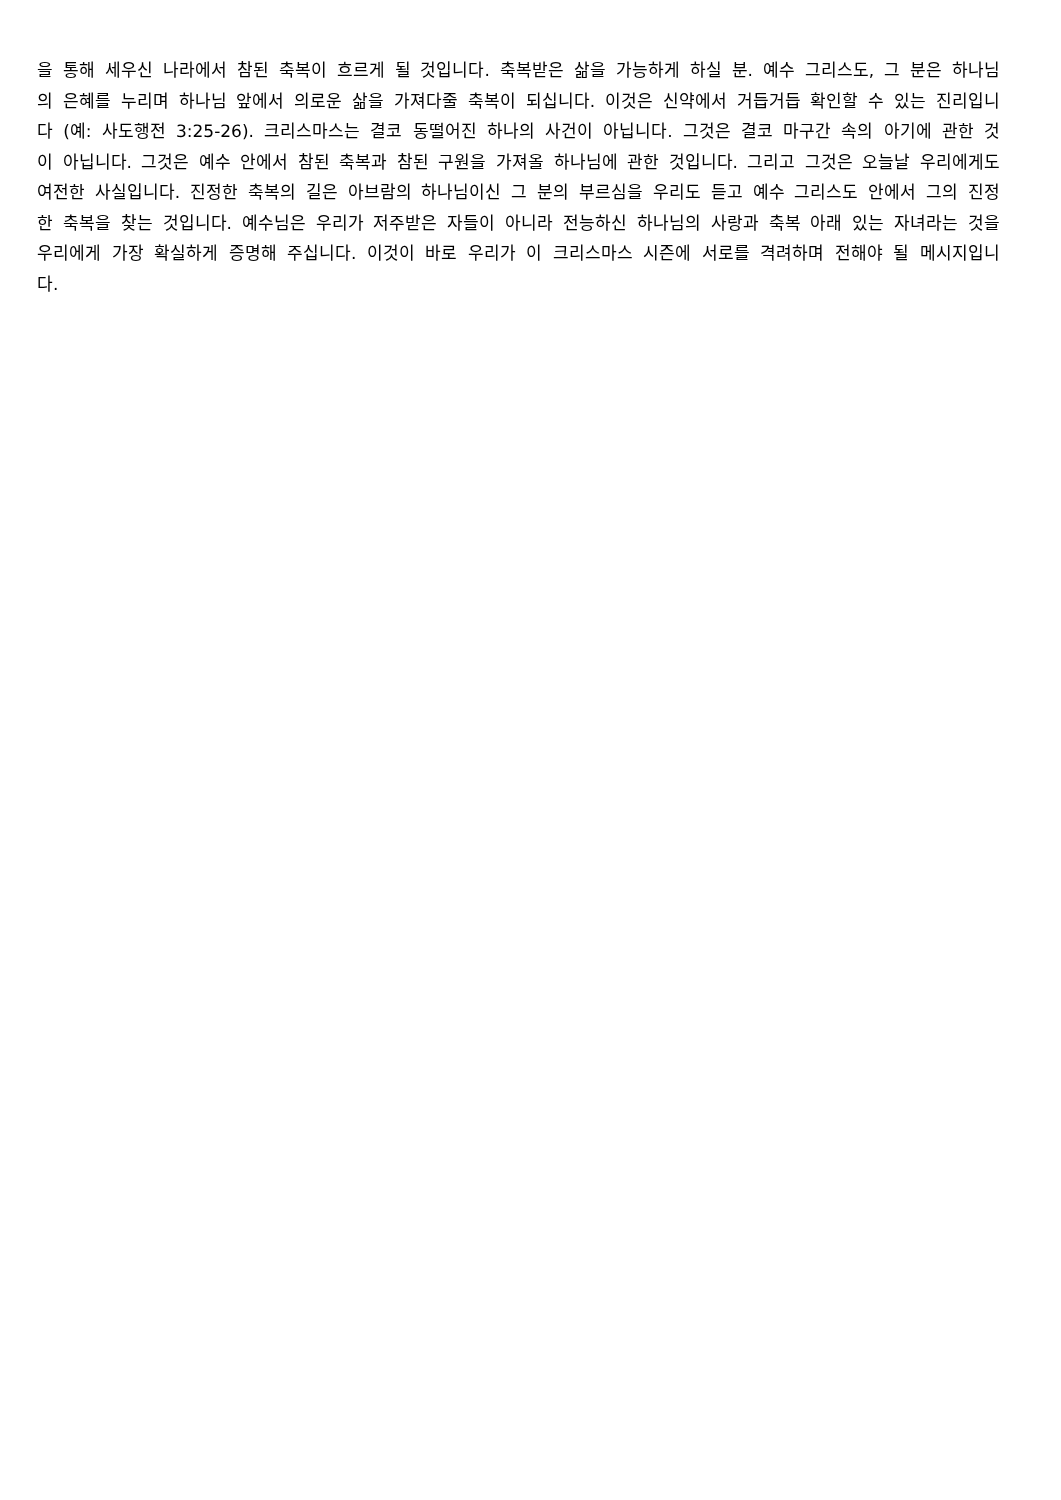을 통해 세우신 나라에서 참된 축복이 흐르게 될 것입니다. 축복받은 삶을 가능하게 하실 분. 예수 그리스도, 그 분은 하나님의 은혜를 누리며 하나님 앞에서 의로운 삶을 가져다줄 축복이 되십니다. 이것은 신약에서 거듭거듭 확인할 수 있는 진리입니다 (예: 사도행전 3:25-26). 크리스마스는 결코 동떨어진 하나의 사건이 아닙니다. 그것은 결코 마구간 속의 아기에 관한 것이 아닙니다. 그것은 예수 안에서 참된 축복과 참된 구원을 가져올 하나님에 관한 것입니다. 그리고 그것은 오늘날 우리에게도 여전한 사실입니다. 진정한 축복의 길은 아브람의 하나님이신 그 분의 부르심을 우리도 듣고 예수 그리스도 안에서 그의 진정한 축복을 찾는 것입니다. 예수님은 우리가 저주받은 자들이 아니라 전능하신 하나님의 사랑과 축복 아래 있는 자녀라는 것을 우리에게 가장 확실하게 증명해 주십니다. 이것이 바로 우리가 이 크리스마스 시즌에 서로를 격려하며 전해야 될 메시지입니다.